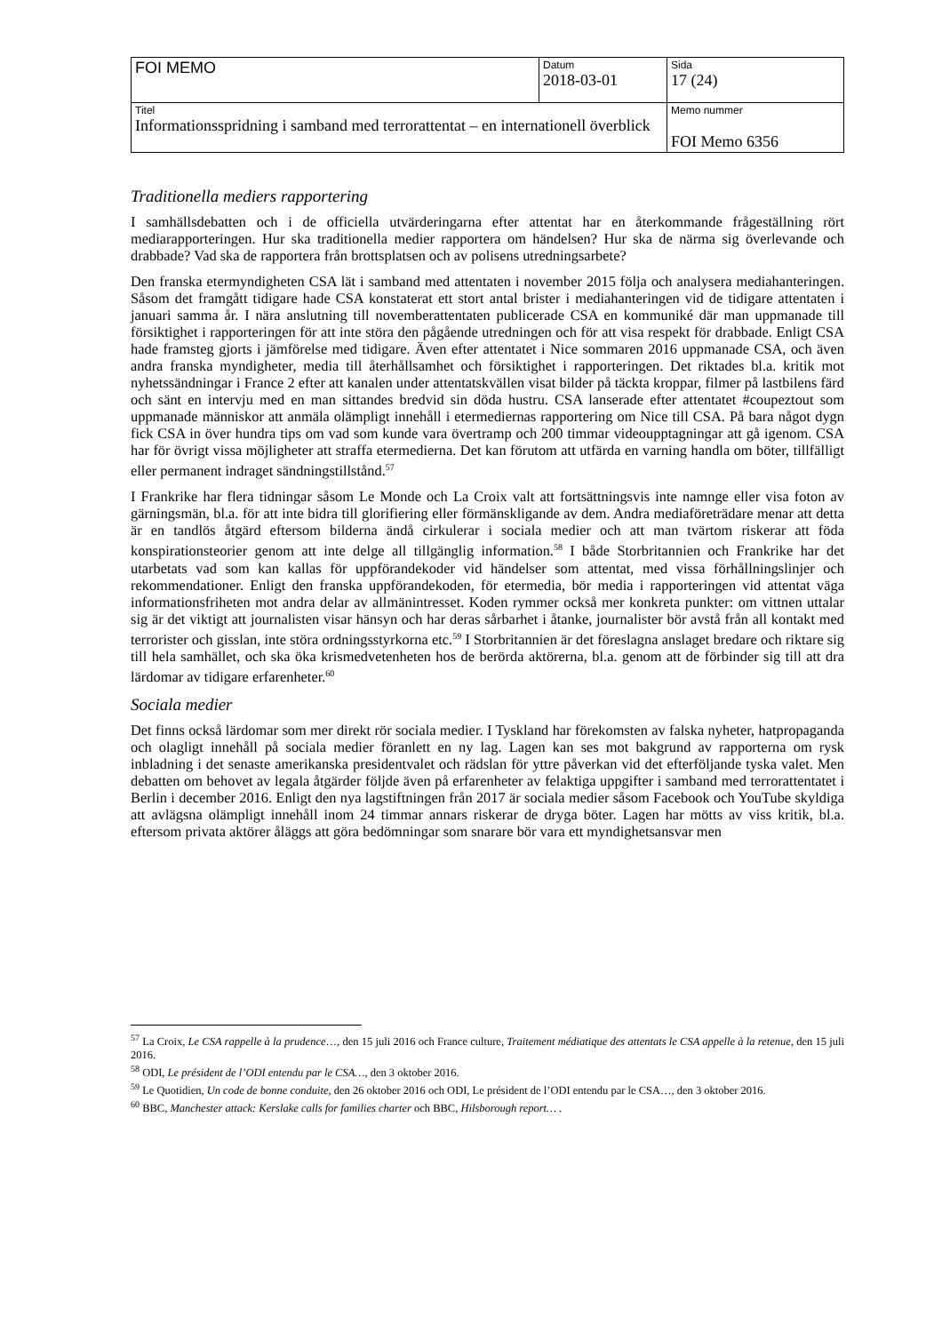| FOI MEMO | Datum 2018-03-01 | Sida 17 (24) |
| Titel Informationsspridning i samband med terrorattentat – en internationell överblick | | Memo nummer FOI Memo 6356 |
Traditionella mediers rapportering
I samhällsdebatten och i de officiella utvärderingarna efter attentat har en återkommande frågeställning rört mediarapporteringen. Hur ska traditionella medier rapportera om händelsen? Hur ska de närma sig överlevande och drabbade? Vad ska de rapportera från brottsplatsen och av polisens utredningsarbete?
Den franska etermyndigheten CSA lät i samband med attentaten i november 2015 följa och analysera mediahanteringen. Såsom det framgått tidigare hade CSA konstaterat ett stort antal brister i mediahanteringen vid de tidigare attentaten i januari samma år. I nära anslutning till novemberattentaten publicerade CSA en kommuniké där man uppmanade till försiktighet i rapporteringen för att inte störa den pågående utredningen och för att visa respekt för drabbade. Enligt CSA hade framsteg gjorts i jämförelse med tidigare. Även efter attentatet i Nice sommaren 2016 uppmanade CSA, och även andra franska myndigheter, media till återhållsamhet och försiktighet i rapporteringen. Det riktades bl.a. kritik mot nyhetssändningar i France 2 efter att kanalen under attentatskvällen visat bilder på täckta kroppar, filmer på lastbilens färd och sänt en intervju med en man sittandes bredvid sin döda hustru. CSA lanserade efter attentatet #coupeztout som uppmanade människor att anmäla olämpligt innehåll i etermediernas rapportering om Nice till CSA. På bara något dygn fick CSA in över hundra tips om vad som kunde vara övertramp och 200 timmar videoupptagningar att gå igenom. CSA har för övrigt vissa möjligheter att straffa etermedierna. Det kan förutom att utfärda en varning handla om böter, tillfälligt eller permanent indraget sändningstillstånd.<sup>57</sup>
I Frankrike har flera tidningar såsom Le Monde och La Croix valt att fortsättningsvis inte namnge eller visa foton av gärningsmän, bl.a. för att inte bidra till glorifiering eller förmänskligande av dem. Andra mediaföreträdare menar att detta är en tandlös åtgärd eftersom bilderna ändå cirkulerar i sociala medier och att man tvärtom riskerar att föda konspirationsteorier genom att inte delge all tillgänglig information.<sup>58</sup> I både Storbritannien och Frankrike har det utarbetats vad som kan kallas för uppförandekoder vid händelser som attentat, med vissa förhållningslinjer och rekommendationer. Enligt den franska uppförandekoden, för etermedia, bör media i rapporteringen vid attentat väga informationsfriheten mot andra delar av allmänintresset. Koden rymmer också mer konkreta punkter: om vittnen uttalar sig är det viktigt att journalisten visar hänsyn och har deras sårbarhet i åtanke, journalister bör avstå från all kontakt med terrorister och gisslan, inte störa ordningsstyrkorna etc.<sup>59</sup> I Storbritannien är det föreslagna anslaget bredare och riktare sig till hela samhället, och ska öka krismedvetenheten hos de berörda aktörerna, bl.a. genom att de förbinder sig till att dra lärdomar av tidigare erfarenheter.<sup>60</sup>
Sociala medier
Det finns också lärdomar som mer direkt rör sociala medier. I Tyskland har förekomsten av falska nyheter, hatpropaganda och olagligt innehåll på sociala medier föranlett en ny lag. Lagen kan ses mot bakgrund av rapporterna om rysk inbladning i det senaste amerikanska presidentvalet och rädslan för yttre påverkan vid det efterföljande tyska valet. Men debatten om behovet av legala åtgärder följde även på erfarenheter av felaktiga uppgifter i samband med terrorattentatet i Berlin i december 2016. Enligt den nya lagstiftningen från 2017 är sociala medier såsom Facebook och YouTube skyldiga att avlägsna olämpligt innehåll inom 24 timmar annars riskerar de dryga böter. Lagen har mötts av viss kritik, bl.a. eftersom privata aktörer åläggs att göra bedömningar som snarare bör vara ett myndighetsansvar men
<sup>57</sup> La Croix, Le CSA rappelle à la prudence…, den 15 juli 2016 och France culture, Traitement médiatique des attentats le CSA appelle à la retenue, den 15 juli 2016.
<sup>58</sup> ODI, Le président de l’ODI entendu par le CSA…, den 3 oktober 2016.
<sup>59</sup> Le Quotidien, Un code de bonne conduite, den 26 oktober 2016 och ODI, Le président de l’ODI entendu par le CSA…, den 3 oktober 2016.
<sup>60</sup> BBC, Manchester attack: Kerslake calls for families charter och BBC, Hilsborough report… .